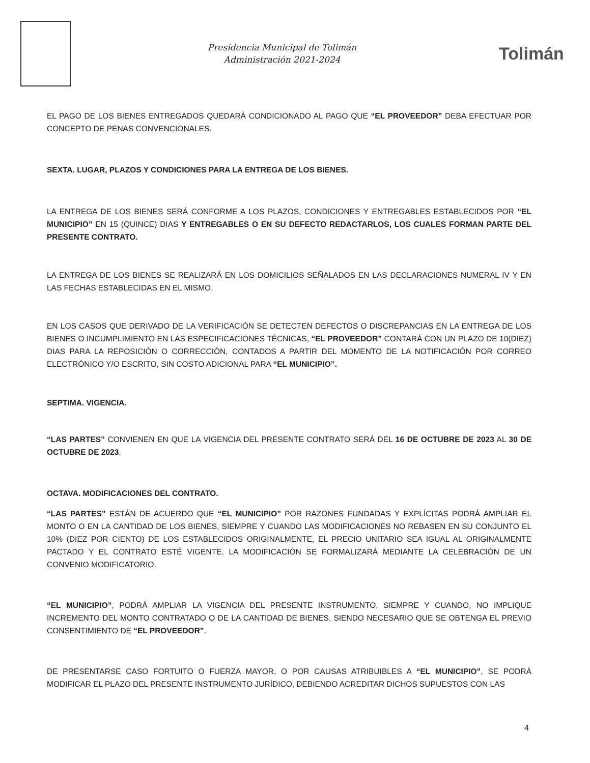Presidencia Municipal de Tolimán
Administración 2021-2024
Tolimán
EL PAGO DE LOS BIENES ENTREGADOS QUEDARÁ CONDICIONADO AL PAGO QUE “EL PROVEEDOR” DEBA EFECTUAR POR CONCEPTO DE PENAS CONVENCIONALES.
SEXTA. LUGAR, PLAZOS Y CONDICIONES PARA LA ENTREGA DE LOS BIENES.
LA ENTREGA DE LOS BIENES SERÁ CONFORME A LOS PLAZOS, CONDICIONES Y ENTREGABLES ESTABLECIDOS POR “EL MUNICIPIO” EN 15 (QUINCE) DIAS Y ENTREGABLES O EN SU DEFECTO REDACTARLOS, LOS CUALES FORMAN PARTE DEL PRESENTE CONTRATO.
LA ENTREGA DE LOS BIENES SE REALIZARÁ EN LOS DOMICILIOS SEÑALADOS EN LAS DECLARACIONES NUMERAL IV Y EN LAS FECHAS ESTABLECIDAS EN EL MISMO.
EN LOS CASOS QUE DERIVADO DE LA VERIFICACIÓN SE DETECTEN DEFECTOS O DISCREPANCIAS EN LA ENTREGA DE LOS BIENES O INCUMPLIMIENTO EN LAS ESPECIFICACIONES TÉCNICAS, “EL PROVEEDOR” CONTARÁ CON UN PLAZO DE 10(DIEZ) DIAS PARA LA REPOSICIÓN O CORRECCIÓN, CONTADOS A PARTIR DEL MOMENTO DE LA NOTIFICACIÓN POR CORREO ELECTRÓNICO Y/O ESCRITO, SIN COSTO ADICIONAL PARA “EL MUNICIPIO”.
SEPTIMA. VIGENCIA.
“LAS PARTES” CONVIENEN EN QUE LA VIGENCIA DEL PRESENTE CONTRATO SERÁ DEL 16 DE OCTUBRE DE 2023 AL 30 DE OCTUBRE DE 2023.
OCTAVA. MODIFICACIONES DEL CONTRATO.
“LAS PARTES” ESTÁN DE ACUERDO QUE “EL MUNICIPIO” POR RAZONES FUNDADAS Y EXPLÍCITAS PODRÁ AMPLIAR EL MONTO O EN LA CANTIDAD DE LOS BIENES, SIEMPRE Y CUANDO LAS MODIFICACIONES NO REBASEN EN SU CONJUNTO EL 10% (DIEZ POR CIENTO) DE LOS ESTABLECIDOS ORIGINALMENTE, EL PRECIO UNITARIO SEA IGUAL AL ORIGINALMENTE PACTADO Y EL CONTRATO ESTÉ VIGENTE. LA MODIFICACIÓN SE FORMALIZARÁ MEDIANTE LA CELEBRACIÓN DE UN CONVENIO MODIFICATORIO.
“EL MUNICIPIO”, PODRÁ AMPLIAR LA VIGENCIA DEL PRESENTE INSTRUMENTO, SIEMPRE Y CUANDO, NO IMPLIQUE INCREMENTO DEL MONTO CONTRATADO O DE LA CANTIDAD DE BIENES, SIENDO NECESARIO QUE SE OBTENGA EL PREVIO CONSENTIMIENTO DE “EL PROVEEDOR”.
DE PRESENTARSE CASO FORTUITO O FUERZA MAYOR, O POR CAUSAS ATRIBUIBLES A “EL MUNICIPIO”, SE PODRÁ MODIFICAR EL PLAZO DEL PRESENTE INSTRUMENTO JURÍDICO, DEBIENDO ACREDITAR DICHOS SUPUESTOS CON LAS
4